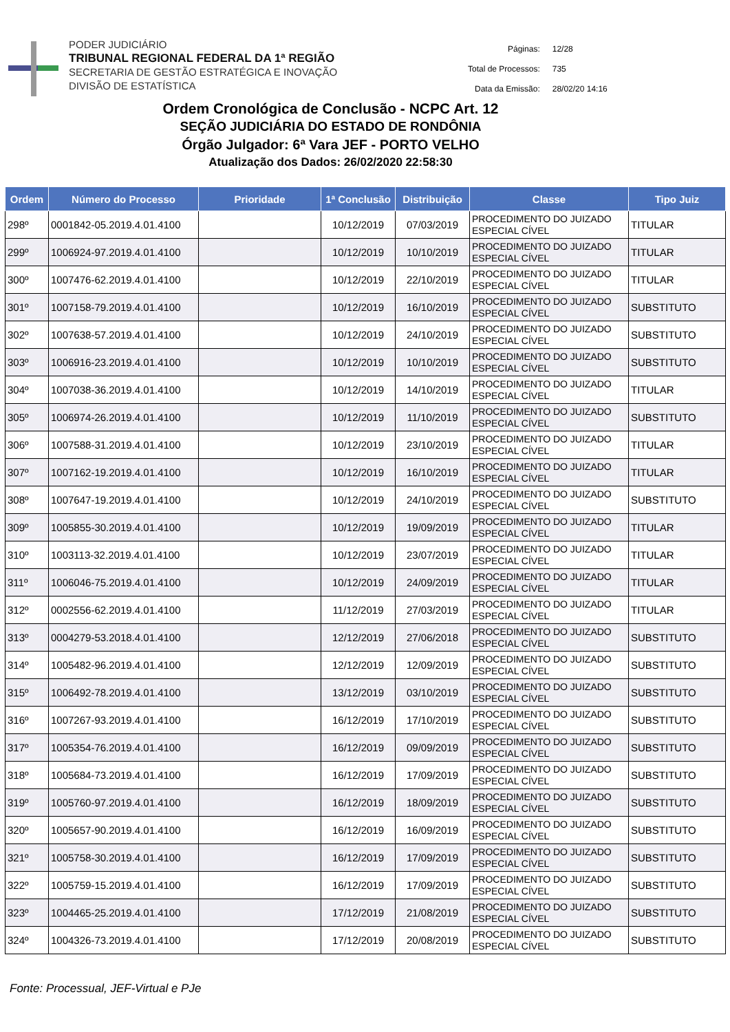PODER JUDICIÁRIO
TRIBUNAL REGIONAL FEDERAL DA 1ª REGIÃO
SECRETARIA DE GESTÃO ESTRATÉGICA E INOVAÇÃO
DIVISÃO DE ESTATÍSTICA
| Páginas: | 12/28 |
| Total de Processos: | 735 |
| Data da Emissão: | 28/02/20 14:16 |
Ordem Cronológica de Conclusão - NCPC Art. 12
SEÇÃO JUDICIÁRIA DO ESTADO DE RONDÔNIA
Órgão Julgador: 6ª Vara JEF - PORTO VELHO
Atualização dos Dados: 26/02/2020 22:58:30
| Ordem | Número do Processo | Prioridade | 1ª Conclusão | Distribuição | Classe | Tipo Juiz |
| --- | --- | --- | --- | --- | --- | --- |
| 298º | 0001842-05.2019.4.01.4100 | | 10/12/2019 | 07/03/2019 | PROCEDIMENTO DO JUIZADO ESPECIAL CÍVEL | TITULAR |
| 299º | 1006924-97.2019.4.01.4100 | | 10/12/2019 | 10/10/2019 | PROCEDIMENTO DO JUIZADO ESPECIAL CÍVEL | TITULAR |
| 300º | 1007476-62.2019.4.01.4100 | | 10/12/2019 | 22/10/2019 | PROCEDIMENTO DO JUIZADO ESPECIAL CÍVEL | TITULAR |
| 301º | 1007158-79.2019.4.01.4100 | | 10/12/2019 | 16/10/2019 | PROCEDIMENTO DO JUIZADO ESPECIAL CÍVEL | SUBSTITUTO |
| 302º | 1007638-57.2019.4.01.4100 | | 10/12/2019 | 24/10/2019 | PROCEDIMENTO DO JUIZADO ESPECIAL CÍVEL | SUBSTITUTO |
| 303º | 1006916-23.2019.4.01.4100 | | 10/12/2019 | 10/10/2019 | PROCEDIMENTO DO JUIZADO ESPECIAL CÍVEL | SUBSTITUTO |
| 304º | 1007038-36.2019.4.01.4100 | | 10/12/2019 | 14/10/2019 | PROCEDIMENTO DO JUIZADO ESPECIAL CÍVEL | TITULAR |
| 305º | 1006974-26.2019.4.01.4100 | | 10/12/2019 | 11/10/2019 | PROCEDIMENTO DO JUIZADO ESPECIAL CÍVEL | SUBSTITUTO |
| 306º | 1007588-31.2019.4.01.4100 | | 10/12/2019 | 23/10/2019 | PROCEDIMENTO DO JUIZADO ESPECIAL CÍVEL | TITULAR |
| 307º | 1007162-19.2019.4.01.4100 | | 10/12/2019 | 16/10/2019 | PROCEDIMENTO DO JUIZADO ESPECIAL CÍVEL | TITULAR |
| 308º | 1007647-19.2019.4.01.4100 | | 10/12/2019 | 24/10/2019 | PROCEDIMENTO DO JUIZADO ESPECIAL CÍVEL | SUBSTITUTO |
| 309º | 1005855-30.2019.4.01.4100 | | 10/12/2019 | 19/09/2019 | PROCEDIMENTO DO JUIZADO ESPECIAL CÍVEL | TITULAR |
| 310º | 1003113-32.2019.4.01.4100 | | 10/12/2019 | 23/07/2019 | PROCEDIMENTO DO JUIZADO ESPECIAL CÍVEL | TITULAR |
| 311º | 1006046-75.2019.4.01.4100 | | 10/12/2019 | 24/09/2019 | PROCEDIMENTO DO JUIZADO ESPECIAL CÍVEL | TITULAR |
| 312º | 0002556-62.2019.4.01.4100 | | 11/12/2019 | 27/03/2019 | PROCEDIMENTO DO JUIZADO ESPECIAL CÍVEL | TITULAR |
| 313º | 0004279-53.2018.4.01.4100 | | 12/12/2019 | 27/06/2018 | PROCEDIMENTO DO JUIZADO ESPECIAL CÍVEL | SUBSTITUTO |
| 314º | 1005482-96.2019.4.01.4100 | | 12/12/2019 | 12/09/2019 | PROCEDIMENTO DO JUIZADO ESPECIAL CÍVEL | SUBSTITUTO |
| 315º | 1006492-78.2019.4.01.4100 | | 13/12/2019 | 03/10/2019 | PROCEDIMENTO DO JUIZADO ESPECIAL CÍVEL | SUBSTITUTO |
| 316º | 1007267-93.2019.4.01.4100 | | 16/12/2019 | 17/10/2019 | PROCEDIMENTO DO JUIZADO ESPECIAL CÍVEL | SUBSTITUTO |
| 317º | 1005354-76.2019.4.01.4100 | | 16/12/2019 | 09/09/2019 | PROCEDIMENTO DO JUIZADO ESPECIAL CÍVEL | SUBSTITUTO |
| 318º | 1005684-73.2019.4.01.4100 | | 16/12/2019 | 17/09/2019 | PROCEDIMENTO DO JUIZADO ESPECIAL CÍVEL | SUBSTITUTO |
| 319º | 1005760-97.2019.4.01.4100 | | 16/12/2019 | 18/09/2019 | PROCEDIMENTO DO JUIZADO ESPECIAL CÍVEL | SUBSTITUTO |
| 320º | 1005657-90.2019.4.01.4100 | | 16/12/2019 | 16/09/2019 | PROCEDIMENTO DO JUIZADO ESPECIAL CÍVEL | SUBSTITUTO |
| 321º | 1005758-30.2019.4.01.4100 | | 16/12/2019 | 17/09/2019 | PROCEDIMENTO DO JUIZADO ESPECIAL CÍVEL | SUBSTITUTO |
| 322º | 1005759-15.2019.4.01.4100 | | 16/12/2019 | 17/09/2019 | PROCEDIMENTO DO JUIZADO ESPECIAL CÍVEL | SUBSTITUTO |
| 323º | 1004465-25.2019.4.01.4100 | | 17/12/2019 | 21/08/2019 | PROCEDIMENTO DO JUIZADO ESPECIAL CÍVEL | SUBSTITUTO |
| 324º | 1004326-73.2019.4.01.4100 | | 17/12/2019 | 20/08/2019 | PROCEDIMENTO DO JUIZADO ESPECIAL CÍVEL | SUBSTITUTO |
Fonte: Processual, JEF-Virtual e PJe